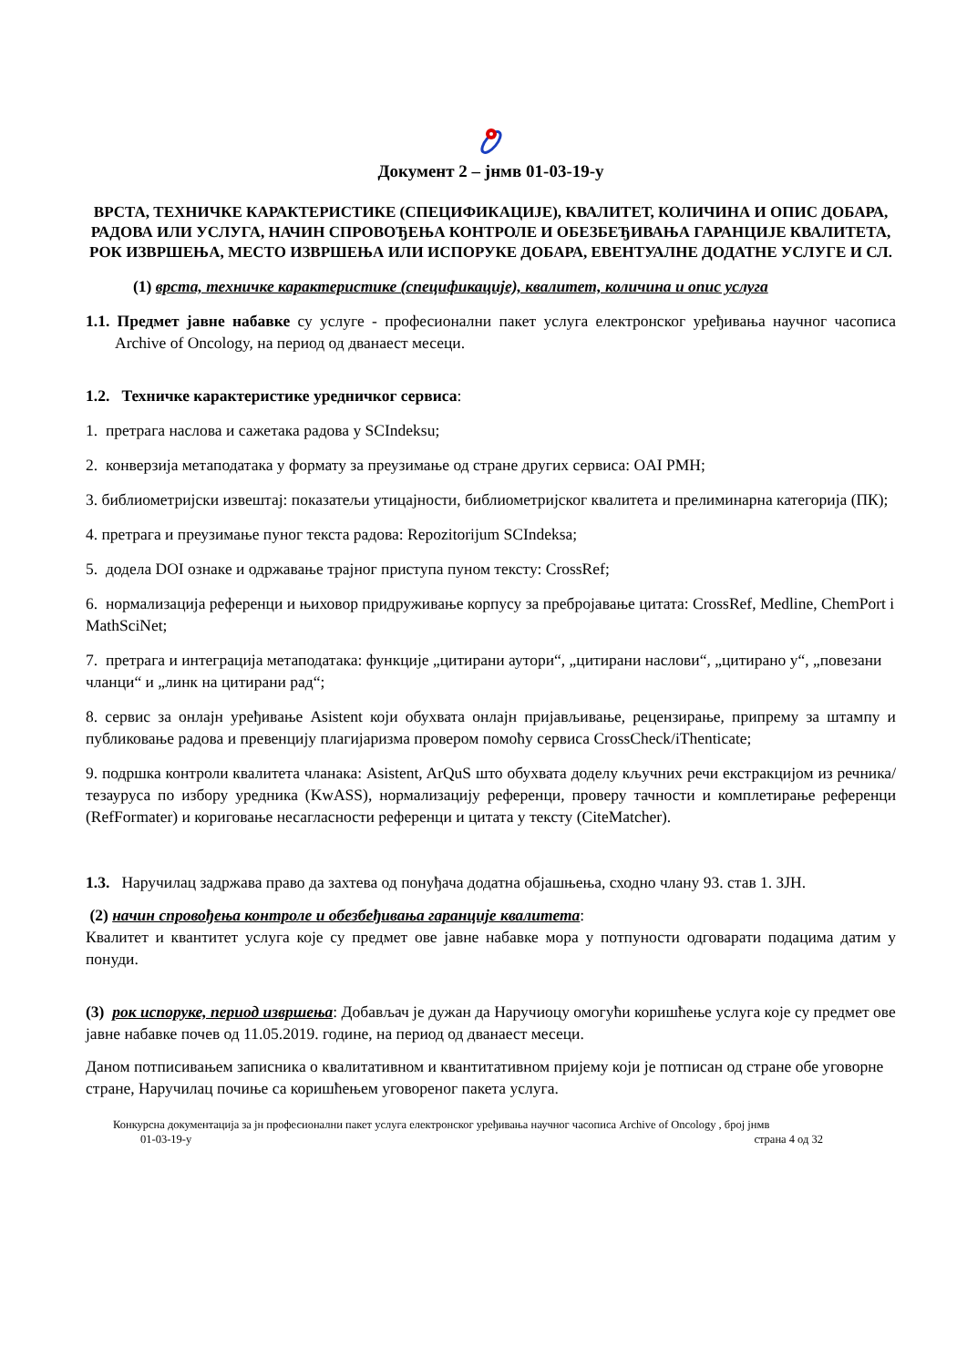Документ 2 – јнмв 01-03-19-у
ВРСТА, ТЕХНИЧКЕ КАРАКТЕРИСТИКЕ (СПЕЦИФИКАЦИЈЕ), КВАЛИТЕТ, КОЛИЧИНА И ОПИС ДОБАРА, РАДОВА ИЛИ УСЛУГА, НАЧИН СПРОВОЂЕЊА КОНТРОЛЕ И ОБЕЗБЕЂИВАЊА ГАРАНЦИЈЕ КВАЛИТЕТА, РОК ИЗВРШЕЊА, МЕСТО ИЗВРШЕЊА ИЛИ ИСПОРУКЕ ДОБАРА, ЕВЕНТУАЛНЕ ДОДАТНЕ УСЛУГЕ И СЛ.
(1) врста, техничке карактеристике (спецификације), квалитет, количина и опис услуга
1.1. Предмет јавне набавке су услуге - професионални пакет услуга електронског уређивања научног часописа Archive of Oncology, на период од дванаест месеци.
1.2. Техничке карактеристике уредничког сервиса:
1. претрага наслова и сажетака радова у SCIndeksu;
2. конверзија метаподатака у формату за преузимање од стране других сервиса: OAI PMH;
3. библиометријски извештај: показатељи утицајности, библиометријског квалитета и прелиминарна категорија (ПК);
4. претрага и преузимање пуног текста радова: Repozitorijum SCIndeksa;
5. додела DOI ознаке и одржавање трајног приступа пуном тексту: CrossRef;
6. нормализација референци и њиховор придруживање корпусу за пребројавање цитата: CrossRef, Medline, ChemPort i MathSciNet;
7. претрага и интеграција метаподатака: функције „цитирани аутори“, „цитирани наслови“, „цитирано у“, „повезани чланци“ и „линк на цитирани рад“;
8. сервис за онлајн уређивање Asistent који обухвата онлајн пријављивање, рецензирање, припрему за штампу и публиковање радова и превенцију плагијаризма провером помоћу сервиса CrossCheck/iThenticate;
9. подршка контроли квалитета чланака: Asistent, ArQuS што обухвата доделу кључних речи екстракцијом из речника/тезауруса по избору уредника (KwASS), нормализацију референци, проверу тачности и комплетирање референци (RefFormater) и кориговање несагласности референци и цитата у тексту (CiteMatcher).
1.3. Наручилац задржава право да захтева од понуђача додатна објашњења, сходно члану 93. став 1. ЗЈН.
(2) начин спровођења контроле и обезбеђивања гаранције квалитета:
Квалитет и квантитет услуга које су предмет ове јавне набавке мора у потпуности одговарати подацима датим у понуди.
(3) рок испоруке, период извршења: Добављач је дужан да Наручиоцу омогући коришћење услуга које су предмет ове јавне набавке почев од 11.05.2019. године, на период од дванаест месеци.
Даном потписивањем записника о квалитативном и квантитативном пријему који је потписан од стране обе уговорне стране, Наручилац почиње са коришћењем уговореног пакета услуга.
Конкурсна документација за јн професионални пакет услуга електронског уређивања научног часописа Archive of Oncology , број јнмв
01-03-19-у страна 4 од 32